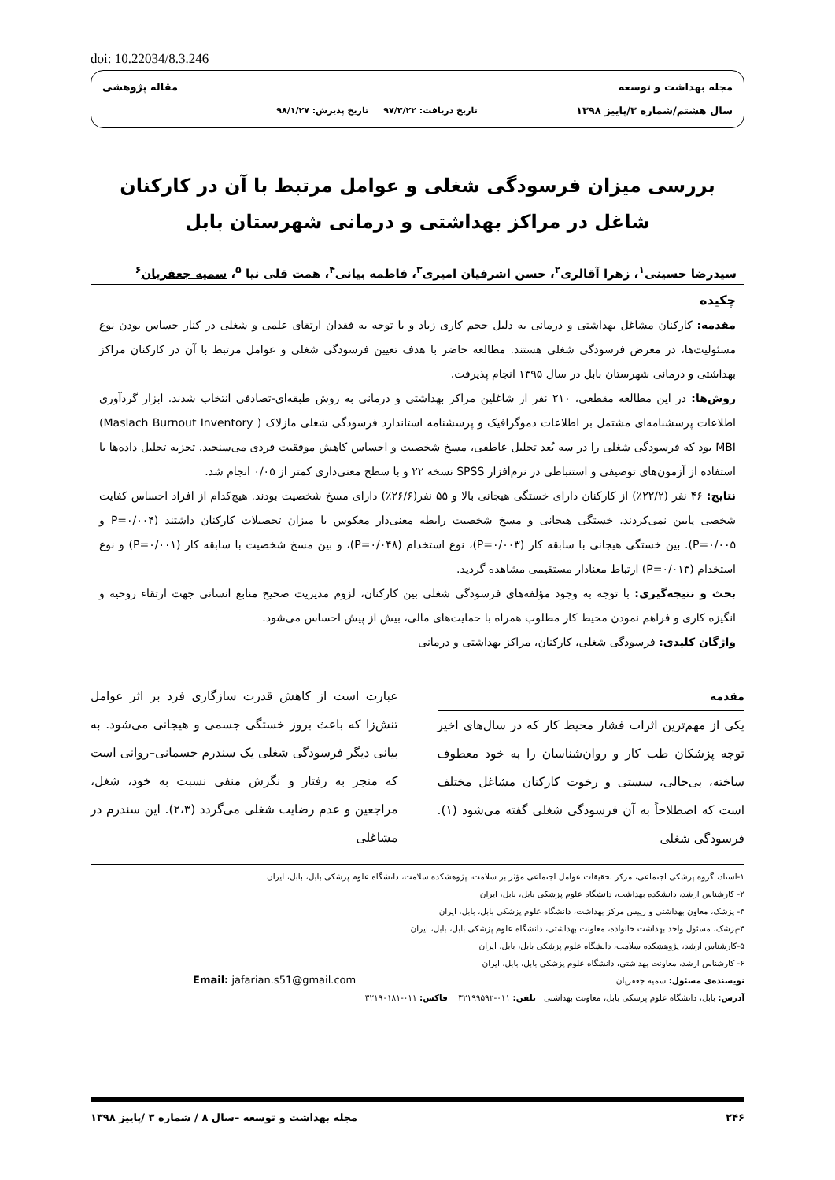doi: 10.22034/8.3.246
مجله بهداشت و توسعه
سال هشتم/شماره ۳/پاییز ۱۳۹۸
تاریخ دریافت: ۹۷/۳/۲۲ تاریخ پذیرش: ۹۸/۱/۲۷
مقاله پژوهشی
بررسی میزان فرسودگی شغلی و عوامل مرتبط با آن در کارکنان شاغل در مراکز بهداشتی و درمانی شهرستان بابل
سیدرضا حسینی<sup>۱</sup>، زهرا آقالری<sup>۲</sup>، حسن اشرفیان امیری<sup>۳</sup>، فاطمه بیانی<sup>۴</sup>، همت قلی نیا <sup>۵</sup>، سمیه جعفریان<sup>۶</sup>
چکیده
مقدمه: کارکنان مشاغل بهداشتی و درمانی به دلیل حجم کاری زیاد و با توجه به فقدان ارتقای علمی و شغلی در کنار حساس بودن نوع مسئولیت‌ها، در معرض فرسودگی شغلی هستند. مطالعه حاضر با هدف تعیین فرسودگی شغلی و عوامل مرتبط با آن در کارکنان مراکز بهداشتی و درمانی شهرستان بابل در سال ۱۳۹۵ انجام پذیرفت.
روش‌ها: در این مطالعه مقطعی، ۲۱۰ نفر از شاغلین مراکز بهداشتی و درمانی به روش طبقه‌ای-تصادفی انتخاب شدند. ابزار گردآوری اطلاعات پرسشنامه‌ای مشتمل بر اطلاعات دموگرافیک و پرسشنامه استاندارد فرسودگی شغلی مازلاک ( Maslach Burnout Inventory) MBI بود که فرسودگی شغلی را در سه بُعد تحلیل عاطفی، مسخ شخصیت و احساس کاهش موفقیت فردی می‌سنجید. تجزیه تحلیل داده‌ها با استفاده از آزمون‌های توصیفی و استنباطی در نرم‌افزار SPSS نسخه ۲۲ و با سطح معنی‌داری کمتر از ۰/۰۵ انجام شد.
نتایج: ۴۶ نفر (۲۲/۲٪) از کارکنان دارای خستگی هیجانی بالا و ۵۵ نفر(۲۶/۶٪) دارای مسخ شخصیت بودند. هیچ‌کدام از افراد احساس کفایت شخصی پایین نمی‌کردند. خستگی هیجانی و مسخ شخصیت رابطه معنی‌دار معکوس با میزان تحصیلات کارکنان داشتند (P=۰/۰۰۴ و P=۰/۰۰۵). بین خستگی هیجانی با سابقه کار (P=۰/۰۰۳)، نوع استخدام (P=۰/۰۴۸)، و بین مسخ شخصیت با سابقه کار (P=۰/۰۰۱) و نوع استخدام (P=۰/۰۱۳) ارتباط معنادار مستقیمی مشاهده گردید.
بحث و نتیجه‌گیری: با توجه به وجود مؤلفه‌های فرسودگی شغلی بین کارکنان، لزوم مدیریت صحیح منابع انسانی جهت ارتقاء روحیه و انگیزه کاری و فراهم نمودن محیط کار مطلوب همراه با حمایت‌های مالی، بیش از پیش احساس می‌شود.
واژگان کلیدی: فرسودگی شغلی، کارکنان، مراکز بهداشتی و درمانی
مقدمه
یکی از مهم‌ترین اثرات فشار محیط کار که در سال‌های اخیر توجه پزشکان طب کار و روان‌شناسان را به خود معطوف ساخته، بی‌حالی، سستی و رخوت کارکنان مشاغل مختلف است که اصطلاحاً به آن فرسودگی شغلی گفته می‌شود (۱). فرسودگی شغلی
عبارت است از کاهش قدرت سازگاری فرد بر اثر عوامل تنش‌زا که باعث بروز خستگی جسمی و هیجانی می‌شود. به بیانی دیگر فرسودگی شغلی یک سندرم جسمانی–روانی است که منجر به رفتار و نگرش منفی نسبت به خود، شغل، مراجعین و عدم رضایت شغلی می‌گردد (۲،۳). این سندرم در مشاغلی
۱-استاد، گروه پزشکی اجتماعی، مرکز تحقیقات عوامل اجتماعی مؤثر بر سلامت، پژوهشکده سلامت، دانشگاه علوم پزشکی بابل، بابل، ایران
۲- کارشناس ارشد، دانشکده بهداشت، دانشگاه علوم پزشکی بابل، بابل، ایران
۳- پزشک، معاون بهداشتی و رییس مرکز بهداشت، دانشگاه علوم پزشکی بابل، بابل، ایران
۴-پزشک، مسئول واحد بهداشت خانواده، معاونت بهداشتی، دانشگاه علوم پزشکی بابل، بابل، ایران
۵-کارشناس ارشد، پژوهشکده سلامت، دانشگاه علوم پزشکی بابل، بابل، ایران
۶- کارشناس ارشد، معاونت بهداشتی، دانشگاه علوم پزشکی بابل، بابل، ایران
نویسنده‌ی مسئول: سمیه جعفریان Email: jafarian.s51@gmail.com
آدرس: بابل، دانشگاه علوم پزشکی بابل، معاونت بهداشتی تلفن: ۰۱۱-۳۲۱۹۹۵۹۲ فاکس: ۰۱۱-۳۲۱۹۰۱۸۱
۲۴۶ مجله بهداشت و توسعه –سال ۸ / شماره ۳ /پاییز ۱۳۹۸